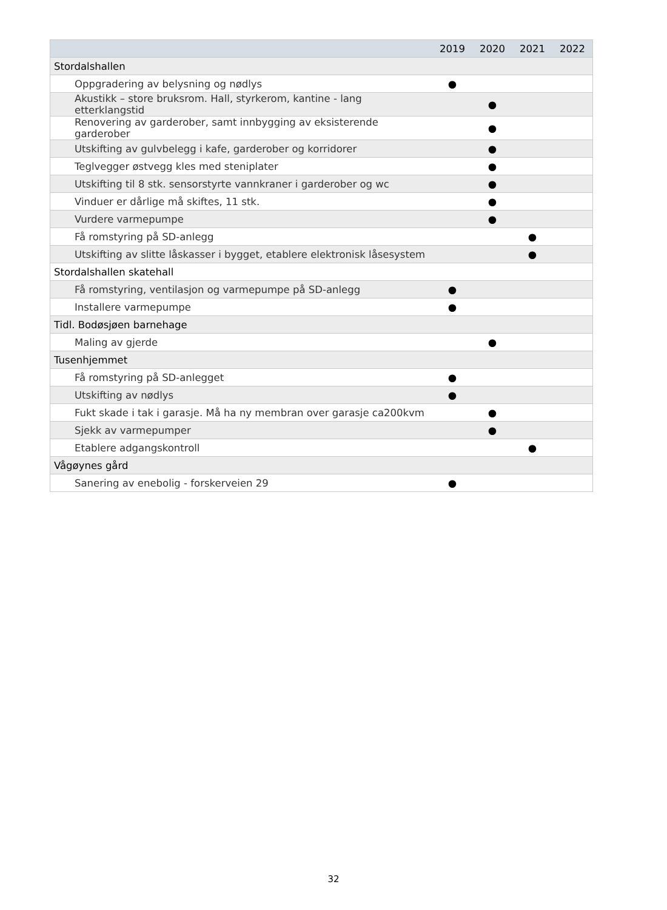| | 2019 | 2020 | 2021 | 2022 |
| --- | --- | --- | --- | --- |
| Stordalshallen | | | | |
| Oppgradering av belysning og nødlys | ● | | | |
| Akustikk – store bruksrom. Hall, styrkerom, kantine - lang etterklangstid | | ● | | |
| Renovering av garderober, samt innbygging av eksisterende garderober | | ● | | |
| Utskifting av gulvbelegg i kafe, garderober og korridorer | | ● | | |
| Teglvegger østvegg kles med steniplater | | ● | | |
| Utskifting til 8 stk. sensorstyrte vannkraner i garderober og wc | | ● | | |
| Vinduer er dårlige må skiftes, 11 stk. | | ● | | |
| Vurdere varmepumpe | | ● | | |
| Få romstyring på SD-anlegg | | | ● | |
| Utskifting av slitte låskasser i bygget, etablere elektronisk låsesystem | | | ● | |
| Stordalshallen skatehall | | | | |
| Få romstyring, ventilasjon og varmepumpe på SD-anlegg | ● | | | |
| Installere varmepumpe | ● | | | |
| Tidl. Bodøsjøen barnehage | | | | |
| Maling av gjerde | | ● | | |
| Tusenhjemmet | | | | |
| Få romstyring på SD-anlegget | ● | | | |
| Utskifting av nødlys | ● | | | |
| Fukt skade i tak i garasje. Må ha ny membran over garasje ca200kvm | | ● | | |
| Sjekk av varmepumper | | ● | | |
| Etablere adgangskontroll | | | ● | |
| Vågøynes gård | | | | |
| Sanering av enebolig - forskerveien 29 | ● | | | |
32